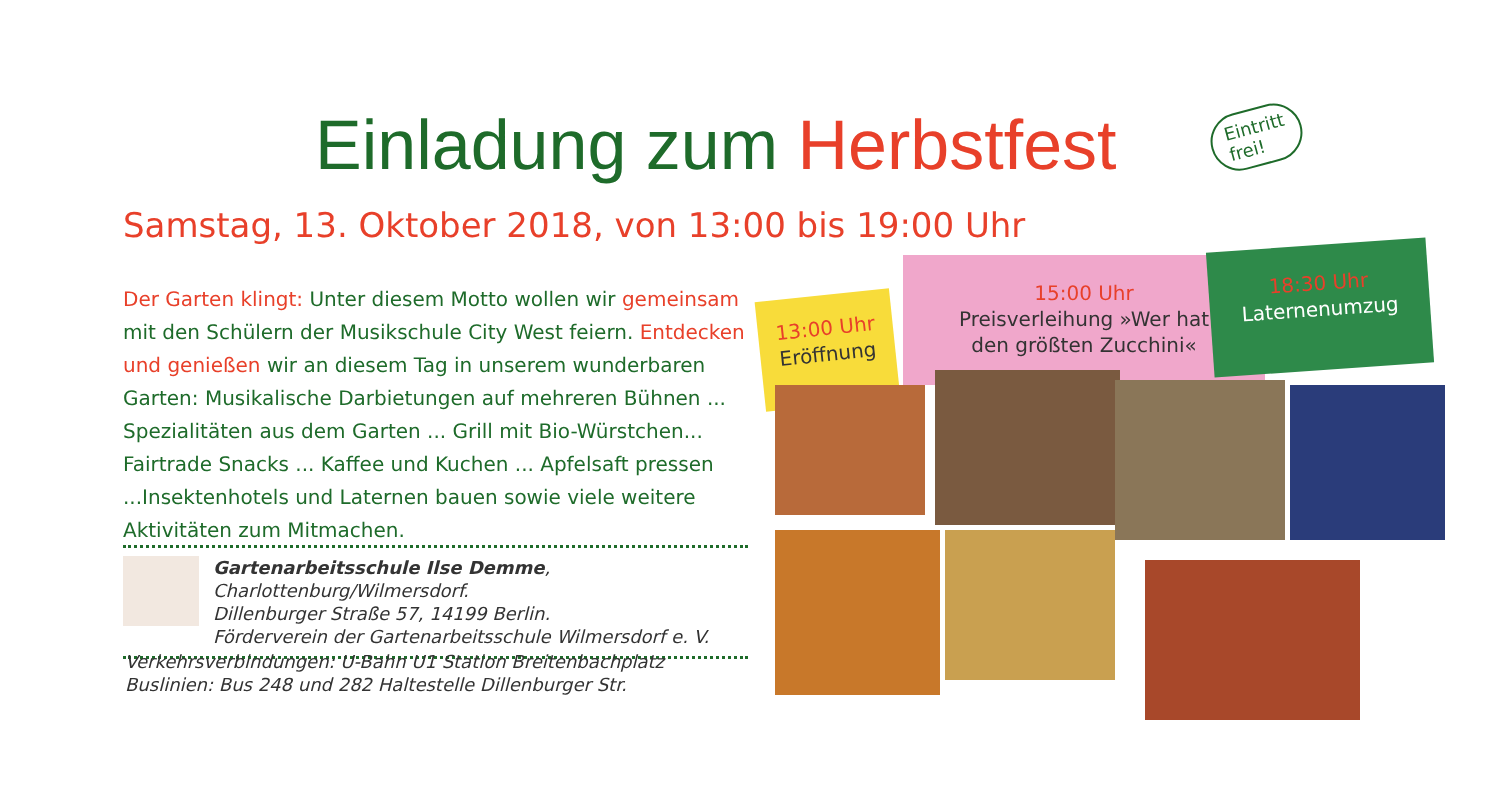Einladung zum Herbstfest
Eintritt
frei!
Samstag, 13. Oktober 2018, von 13:00 bis 19:00 Uhr
Der Garten klingt: Unter diesem Motto wollen wir gemeinsam mit den Schülern der Musikschule City West feiern. Entdecken und genießen wir an diesem Tag in unserem wunderbaren Garten: Musikalische Darbietungen auf mehreren Bühnen ... Spezialitäten aus dem Garten ... Grill mit Bio-Würstchen... Fairtrade Snacks ... Kaffee und Kuchen ... Apfelsaft pressen ...Insektenhotels und Laternen bauen sowie viele weitere Aktivitäten zum Mitmachen.
Gartenarbeitsschule Ilse Demme, Charlottenburg/Wilmersdorf.
Dillenburger Straße 57, 14199 Berlin.
Förderverein der Gartenarbeitsschule Wilmersdorf e. V.
Verkehrsverbindungen: U-Bahn U1 Station Breitenbachplatz
Buslinien: Bus 248 und 282 Haltestelle Dillenburger Str.
13:00 Uhr
Eröffnung
15:00 Uhr
Preisverleihung »Wer hat
den größten Zucchini«
18:30 Uhr
Laternenumzug